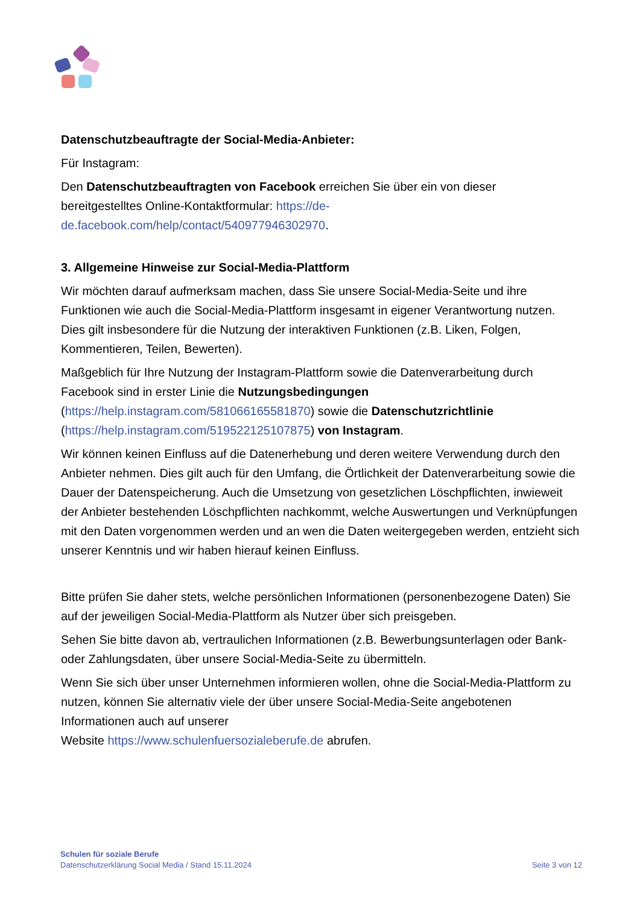Datenschutzbeauftragte der Social-Media-Anbieter:
Für Instagram:
Den Datenschutzbeauftragten von Facebook erreichen Sie über ein von dieser bereitgestelltes Online-Kontaktformular: https://de-de.facebook.com/help/contact/540977946302970.
3. Allgemeine Hinweise zur Social-Media-Plattform
Wir möchten darauf aufmerksam machen, dass Sie unsere Social-Media-Seite und ihre Funktionen wie auch die Social-Media-Plattform insgesamt in eigener Verantwortung nutzen. Dies gilt insbesondere für die Nutzung der interaktiven Funktionen (z.B. Liken, Folgen, Kommentieren, Teilen, Bewerten).
Maßgeblich für Ihre Nutzung der Instagram-Plattform sowie die Datenverarbeitung durch Facebook sind in erster Linie die Nutzungsbedingungen (https://help.instagram.com/581066165581870) sowie die Datenschutzrichtlinie (https://help.instagram.com/519522125107875) von Instagram.
Wir können keinen Einfluss auf die Datenerhebung und deren weitere Verwendung durch den Anbieter nehmen. Dies gilt auch für den Umfang, die Örtlichkeit der Datenverarbeitung sowie die Dauer der Datenspeicherung. Auch die Umsetzung von gesetzlichen Löschpflichten, inwieweit der Anbieter bestehenden Löschpflichten nachkommt, welche Auswertungen und Verknüpfungen mit den Daten vorgenommen werden und an wen die Daten weitergegeben werden, entzieht sich unserer Kenntnis und wir haben hierauf keinen Einfluss.
Bitte prüfen Sie daher stets, welche persönlichen Informationen (personenbezogene Daten) Sie auf der jeweiligen Social-Media-Plattform als Nutzer über sich preisgeben.
Sehen Sie bitte davon ab, vertraulichen Informationen (z.B. Bewerbungsunterlagen oder Bank- oder Zahlungsdaten, über unsere Social-Media-Seite zu übermitteln.
Wenn Sie sich über unser Unternehmen informieren wollen, ohne die Social-Media-Plattform zu nutzen, können Sie alternativ viele der über unsere Social-Media-Seite angebotenen Informationen auch auf unserer
Website https://www.schulenfuersozialeberufe.de abrufen.
Schulen für soziale Berufe
Datenschutzerklärung Social Media / Stand 15.11.2024
Seite 3 von 12